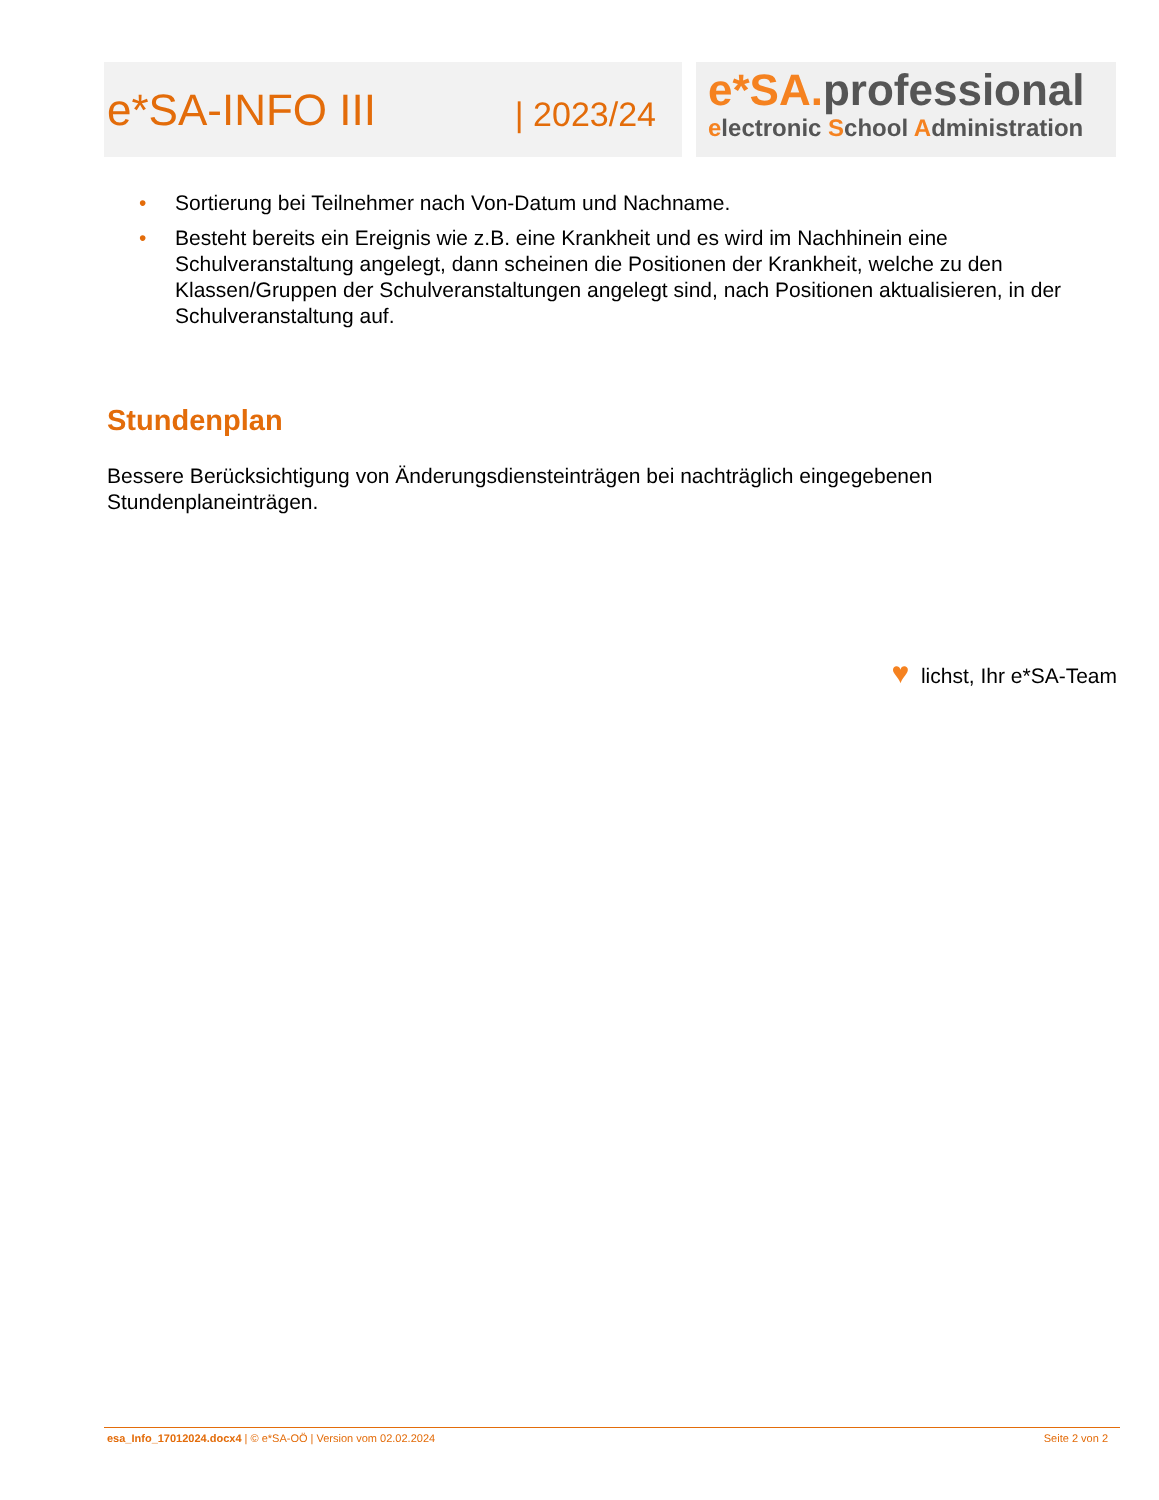e*SA-INFO III | 2023/24
e*SA. professional
electronic School Administration
• Sortierung bei Teilnehmer nach Von-Datum und Nachname.
• Besteht bereits ein Ereignis wie z.B. eine Krankheit und es wird im Nachhinein eine Schulveranstaltung angelegt, dann scheinen die Positionen der Krankheit, welche zu den Klassen/Gruppen der Schulveranstaltungen angelegt sind, nach Positionen aktualisieren, in der Schulveranstaltung auf.
Stundenplan
Bessere Berücksichtigung von Änderungsdiensteinträgen bei nachträglich eingegebenen Stundenplaneinträgen.
♥ lichst, Ihr e*SA-Team
esa_Info_17012024.docx4 | © e*SA-OÖ | Version vom 02.02.2024 Seite 2 von 2